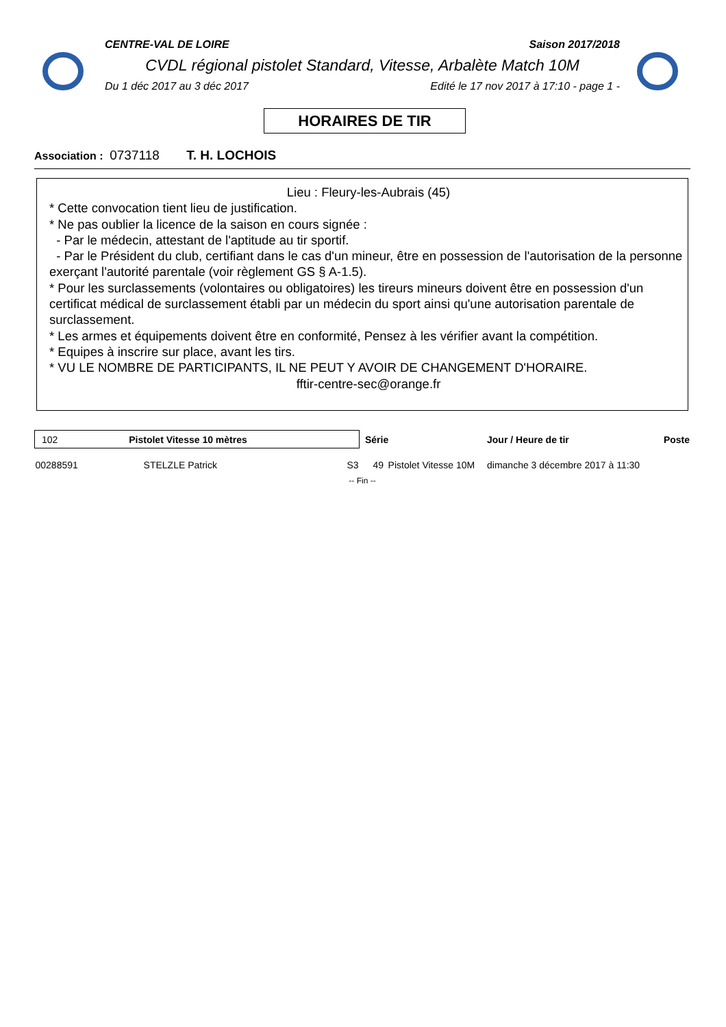CENTRE-VAL DE LOIRE Saison 2017/2018
CVDL régional pistolet Standard, Vitesse, Arbalète Match 10M
Du 1 déc 2017 au 3 déc 2017 Edité le 17 nov 2017 à 17:10 - page 1 -
HORAIRES DE TIR
Association : 0737118 T. H. LOCHOIS
Lieu : Fleury-les-Aubrais (45)
* Cette convocation tient lieu de justification.
* Ne pas oublier la licence de la saison en cours signée :
- Par le médecin, attestant de l'aptitude au tir sportif.
- Par le Président du club, certifiant dans le cas d'un mineur, être en possession de l'autorisation de la personne exerçant l'autorité parentale (voir règlement GS § A-1.5).
* Pour les surclassements (volontaires ou obligatoires) les tireurs mineurs doivent être en possession d'un certificat médical de surclassement établi par un médecin du sport ainsi qu'une autorisation parentale de surclassement.
* Les armes et équipements doivent être en conformité, Pensez à les vérifier avant la compétition.
* Equipes à inscrire sur place, avant les tirs.
* VU LE NOMBRE DE PARTICIPANTS, IL NE PEUT Y AVOIR DE CHANGEMENT D'HORAIRE.
fftir-centre-sec@orange.fr
| 102 Pistolet Vitesse 10 mètres | | | Série | | Jour / Heure de tir | Poste |
| --- | --- | --- | --- | --- | --- | --- |
| 00288591 | STELZLE Patrick | S3 | 49 | Pistolet Vitesse 10M | dimanche 3 décembre 2017 à 11:30 | |
-- Fin --